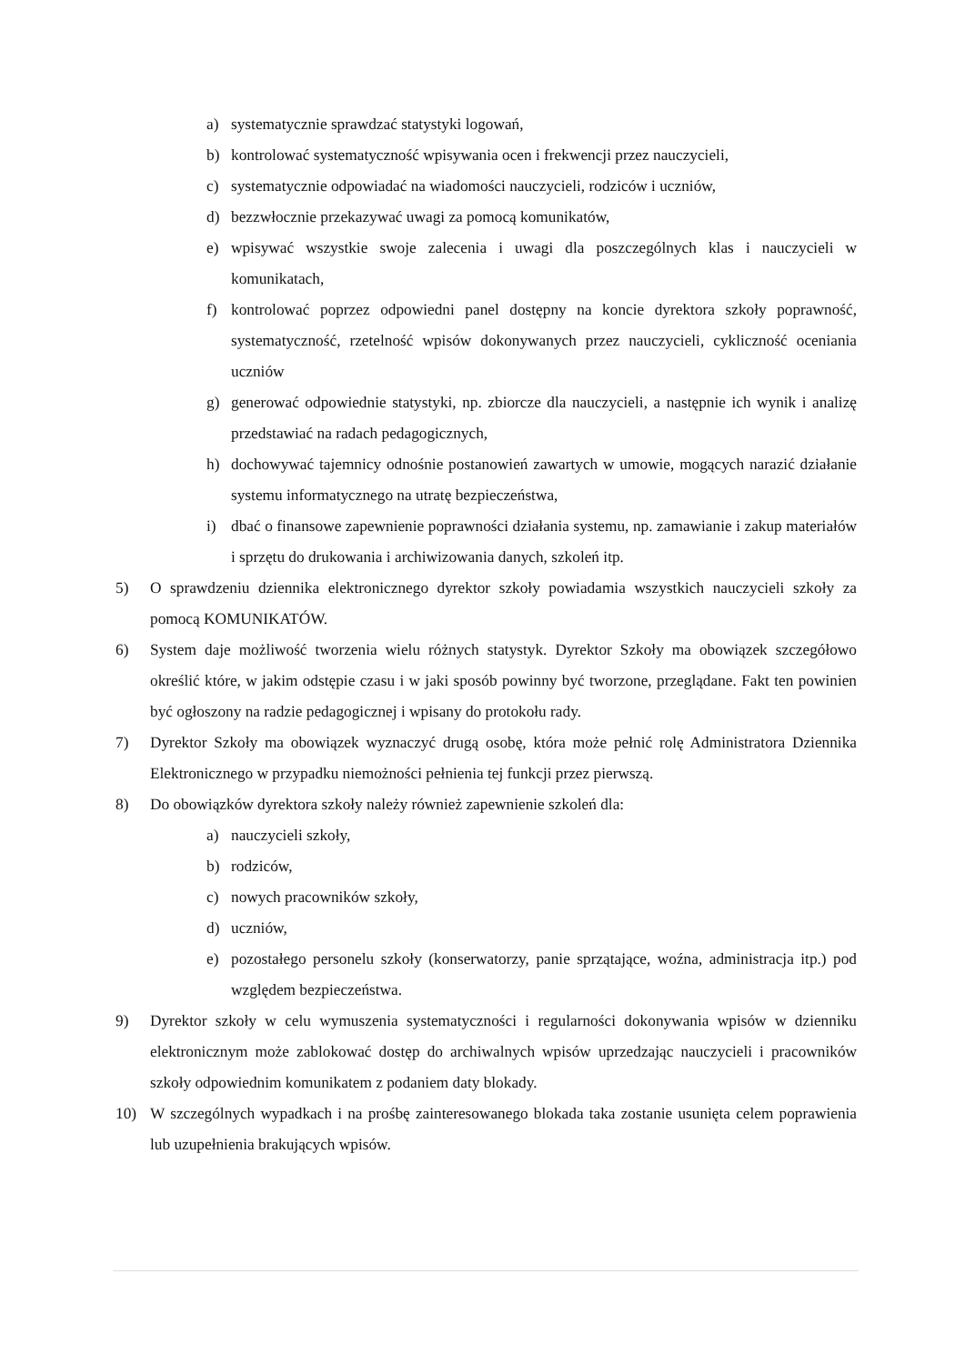a) systematycznie sprawdzać statystyki logowań,
b) kontrolować systematyczność wpisywania ocen i frekwencji przez nauczycieli,
c) systematycznie odpowiadać na wiadomości nauczycieli, rodziców i uczniów,
d) bezzwłocznie przekazywać uwagi za pomocą komunikatów,
e) wpisywać wszystkie swoje zalecenia i uwagi dla poszczególnych klas i nauczycieli w komunikatach,
f) kontrolować poprzez odpowiedni panel dostępny na koncie dyrektora szkoły poprawność, systematyczność, rzetelność wpisów dokonywanych przez nauczycieli, cykliczność oceniania uczniów
g) generować odpowiednie statystyki, np. zbiorcze dla nauczycieli, a następnie ich wynik i analizę przedstawiać na radach pedagogicznych,
h) dochowywać tajemnicy odnośnie postanowień zawartych w umowie, mogących narazić działanie systemu informatycznego na utratę bezpieczeństwa,
i) dbać o finansowe zapewnienie poprawności działania systemu, np. zamawianie i zakup materiałów i sprzętu do drukowania i archiwizowania danych, szkoleń itp.
5) O sprawdzeniu dziennika elektronicznego dyrektor szkoły powiadamia wszystkich nauczycieli szkoły za pomocą KOMUNIKATÓW.
6) System daje możliwość tworzenia wielu różnych statystyk. Dyrektor Szkoły ma obowiązek szczegółowo określić które, w jakim odstępie czasu i w jaki sposób powinny być tworzone, przeglądane. Fakt ten powinien być ogłoszony na radzie pedagogicznej i wpisany do protokołu rady.
7) Dyrektor Szkoły ma obowiązek wyznaczyć drugą osobę, która może pełnić rolę Administratora Dziennika Elektronicznego w przypadku niemożności pełnienia tej funkcji przez pierwszą.
8) Do obowiązków dyrektora szkoły należy również zapewnienie szkoleń dla:
a) nauczycieli szkoły,
b) rodziców,
c) nowych pracowników szkoły,
d) uczniów,
e) pozostałego personelu szkoły (konserwatorzy, panie sprzątające, woźna, administracja itp.) pod względem bezpieczeństwa.
9) Dyrektor szkoły w celu wymuszenia systematyczności i regularności dokonywania wpisów w dzienniku elektronicznym może zablokować dostęp do archiwalnych wpisów uprzedzając nauczycieli i pracowników szkoły odpowiednim komunikatem z podaniem daty blokady.
10) W szczególnych wypadkach i na prośbę zainteresowanego blokada taka zostanie usunięta celem poprawienia lub uzupełnienia brakujących wpisów.